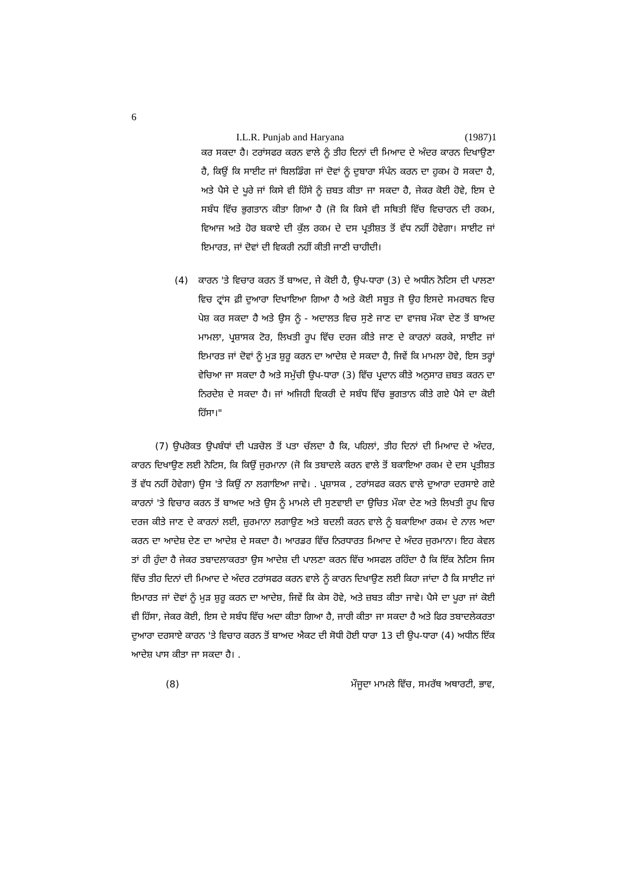6
I.L.R. Punjab and Haryana (1987)1
ਕਰ ਸਕਦਾ ਹੈ। ਟਰਾਂਸਫਰ ਕਰਨ ਵਾਲੇ ਨੂੰ ਤੀਹ ਦਿਨਾਂ ਦੀ ਮਿਆਦ ਦੇ ਅੰਦਰ ਕਾਰਨ ਦਿਖਾਉਣਾ ਹੈ, ਕਿਉਂ ਕਿ ਸਾਈਟ ਜਾਂ ਬਿਲਡਿੰਗ ਜਾਂ ਦੋਵਾਂ ਨੂੰ ਦੁਬਾਰਾ ਸੰਪੰਨ ਕਰਨ ਦਾ ਹੁਕਮ ਹੋ ਸਕਦਾ ਹੈ, ਅਤੇ ਪੈਸੇ ਦੇ ਪੂਰੇ ਜਾਂ ਕਿਸੇ ਵੀ ਹਿੱਸੇ ਨੂੰ ਜ਼ਬਤ ਕੀਤਾ ਜਾ ਸਕਦਾ ਹੈ, ਜੇਕਰ ਕੋਈ ਹੋਵੇ, ਇਸ ਦੇ ਸਬੰਧ ਵਿੱਚ ਭੁਗਤਾਨ ਕੀਤਾ ਗਿਆ ਹੈ (ਜੋ ਕਿ ਕਿਸੇ ਵੀ ਸਥਿਤੀ ਵਿੱਚ ਵਿਚਾਰਨ ਦੀ ਰਕਮ, ਵਿਆਜ ਅਤੇ ਹੋਰ ਬਕਾਏ ਦੀ ਕੁੱਲ ਰਕਮ ਦੇ ਦਸ ਪ੍ਰਤੀਸ਼ਤ ਤੋਂ ਵੱਧ ਨਹੀਂ ਹੋਵੇਗਾ। ਸਾਈਟ ਜਾਂ ਇਮਾਰਤ, ਜਾਂ ਦੋਵਾਂ ਦੀ ਵਿਕਰੀ ਨਹੀਂ ਕੀਤੀ ਜਾਣੀ ਚਾਹੀਦੀ।
(4) ਕਾਰਨ 'ਤੇ ਵਿਚਾਰ ਕਰਨ ਤੋਂ ਬਾਅਦ, ਜੇ ਕੋਈ ਹੈ, ਉਪ-ਧਾਰਾ (3) ਦੇ ਅਧੀਨ ਨੋਟਿਸ ਦੀ ਪਾਲਣਾ ਵਿਚ ਟ੍ਰਾਂਸ ਫ਼ੀ ਦੁਆਰਾ ਦਿਖਾਇਆ ਗਿਆ ਹੈ ਅਤੇ ਕੋਈ ਸਬੂਤ ਜੋ ਉਹ ਇਸਦੇ ਸਮਰਥਨ ਵਿਚ ਪੇਸ਼ ਕਰ ਸਕਦਾ ਹੈ ਅਤੇ ਉਸ ਨੂੰ - ਅਦਾਲਤ ਵਿਚ ਸੁਣੇ ਜਾਣ ਦਾ ਵਾਜਬ ਮੌਕਾ ਦੇਣ ਤੋਂ ਬਾਅਦ ਮਾਮਲਾ, ਪ੍ਰਸ਼ਾਸਕ ਟੋਰ, ਲਿਖਤੀ ਰੂਪ ਵਿੱਚ ਦਰਜ ਕੀਤੇ ਜਾਣ ਦੇ ਕਾਰਨਾਂ ਕਰਕੇ, ਸਾਈਟ ਜਾਂ ਇਮਾਰਤ ਜਾਂ ਦੋਵਾਂ ਨੂੰ ਮੁੜ ਸ਼ੁਰੂ ਕਰਨ ਦਾ ਆਦੇਸ਼ ਦੇ ਸਕਦਾ ਹੈ, ਜਿਵੇਂ ਕਿ ਮਾਮਲਾ ਹੋਵੇ, ਇਸ ਤਰ੍ਹਾਂ ਵੇਚਿਆ ਜਾ ਸਕਦਾ ਹੈ ਅਤੇ ਸਮੁੱਚੀ ਉਪ-ਧਾਰਾ (3) ਵਿੱਚ ਪ੍ਰਦਾਨ ਕੀਤੇ ਅਨੁਸਾਰ ਜ਼ਬਤ ਕਰਨ ਦਾ ਨਿਰਦੇਸ਼ ਦੇ ਸਕਦਾ ਹੈ। ਜਾਂ ਅਜਿਹੀ ਵਿਕਰੀ ਦੇ ਸਬੰਧ ਵਿੱਚ ਭੁਗਤਾਨ ਕੀਤੇ ਗਏ ਪੈਸੇ ਦਾ ਕੋਈ ਹਿੱਸਾ।"
(7) ਉਪਰੋਕਤ ਉਪਬੰਧਾਂ ਦੀ ਪੜਚੋਲ ਤੋਂ ਪਤਾ ਚੱਲਦਾ ਹੈ ਕਿ, ਪਹਿਲਾਂ, ਤੀਹ ਦਿਨਾਂ ਦੀ ਮਿਆਦ ਦੇ ਅੰਦਰ, ਕਾਰਨ ਦਿਖਾਉਣ ਲਈ ਨੋਟਿਸ, ਕਿ ਕਿਉਂ ਜੁਰਮਾਨਾ (ਜੋ ਕਿ ਤਬਾਦਲੇ ਕਰਨ ਵਾਲੇ ਤੋਂ ਬਕਾਇਆ ਰਕਮ ਦੇ ਦਸ ਪ੍ਰਤੀਸ਼ਤ ਤੋਂ ਵੱਧ ਨਹੀਂ ਹੋਵੇਗਾ) ਉਸ 'ਤੇ ਕਿਉਂ ਨਾ ਲਗਾਇਆ ਜਾਵੇ। . ਪ੍ਰਸ਼ਾਸਕ , ਟਰਾਂਸਫਰ ਕਰਨ ਵਾਲੇ ਦੁਆਰਾ ਦਰਸਾਏ ਗਏ ਕਾਰਨਾਂ 'ਤੇ ਵਿਚਾਰ ਕਰਨ ਤੋਂ ਬਾਅਦ ਅਤੇ ਉਸ ਨੂੰ ਮਾਮਲੇ ਦੀ ਸੁਣਵਾਈ ਦਾ ਉਚਿਤ ਮੌਕਾ ਦੇਣ ਅਤੇ ਲਿਖਤੀ ਰੂਪ ਵਿਚ ਦਰਜ ਕੀਤੇ ਜਾਣ ਦੇ ਕਾਰਨਾਂ ਲਈ, ਜ਼ੁਰਮਾਨਾ ਲਗਾਉਣ ਅਤੇ ਬਦਲੀ ਕਰਨ ਵਾਲੇ ਨੂੰ ਬਕਾਇਆ ਰਕਮ ਦੇ ਨਾਲ ਅਦਾ ਕਰਨ ਦਾ ਆਦੇਸ਼ ਦੇਣ ਦਾ ਆਦੇਸ਼ ਦੇ ਸਕਦਾ ਹੈ। ਆਰਡਰ ਵਿੱਚ ਨਿਰਧਾਰਤ ਮਿਆਦ ਦੇ ਅੰਦਰ ਜੁਰਮਾਨਾ। ਇਹ ਕੇਵਲ ਤਾਂ ਹੀ ਹੁੰਦਾ ਹੈ ਜੇਕਰ ਤਬਾਦਲਾਕਰਤਾ ਉਸ ਆਦੇਸ਼ ਦੀ ਪਾਲਣਾ ਕਰਨ ਵਿੱਚ ਅਸਫਲ ਰਹਿੰਦਾ ਹੈ ਕਿ ਇੱਕ ਨੋਟਿਸ ਜਿਸ ਵਿੱਚ ਤੀਹ ਦਿਨਾਂ ਦੀ ਮਿਆਦ ਦੇ ਅੰਦਰ ਟਰਾਂਸਫਰ ਕਰਨ ਵਾਲੇ ਨੂੰ ਕਾਰਨ ਦਿਖਾਉਣ ਲਈ ਕਿਹਾ ਜਾਂਦਾ ਹੈ ਕਿ ਸਾਈਟ ਜਾਂ ਇਮਾਰਤ ਜਾਂ ਦੋਵਾਂ ਨੂੰ ਮੁੜ ਸ਼ੁਰੂ ਕਰਨ ਦਾ ਆਦੇਸ਼, ਜਿਵੇਂ ਕਿ ਕੇਸ ਹੋਵੇ, ਅਤੇ ਜ਼ਬਤ ਕੀਤਾ ਜਾਵੇ। ਪੈਸੇ ਦਾ ਪੂਰਾ ਜਾਂ ਕੋਈ ਵੀ ਹਿੱਸਾ, ਜੇਕਰ ਕੋਈ, ਇਸ ਦੇ ਸਬੰਧ ਵਿੱਚ ਅਦਾ ਕੀਤਾ ਗਿਆ ਹੈ, ਜਾਰੀ ਕੀਤਾ ਜਾ ਸਕਦਾ ਹੈ ਅਤੇ ਫਿਰ ਤਬਾਦਲੇਕਰਤਾ ਦੁਆਰਾ ਦਰਸਾਏ ਕਾਰਨ 'ਤੇ ਵਿਚਾਰ ਕਰਨ ਤੋਂ ਬਾਅਦ ਐਕਟ ਦੀ ਸੋਧੀ ਹੋਈ ਧਾਰਾ 13 ਦੀ ਉਪ-ਧਾਰਾ (4) ਅਧੀਨ ਇੱਕ ਆਦੇਸ਼ ਪਾਸ ਕੀਤਾ ਜਾ ਸਕਦਾ ਹੈ। .
(8) ਮੌਜੂਦਾ ਮਾਮਲੇ ਵਿੱਚ, ਸਮਰੱਥ ਅਥਾਰਟੀ, ਭਾਵ,